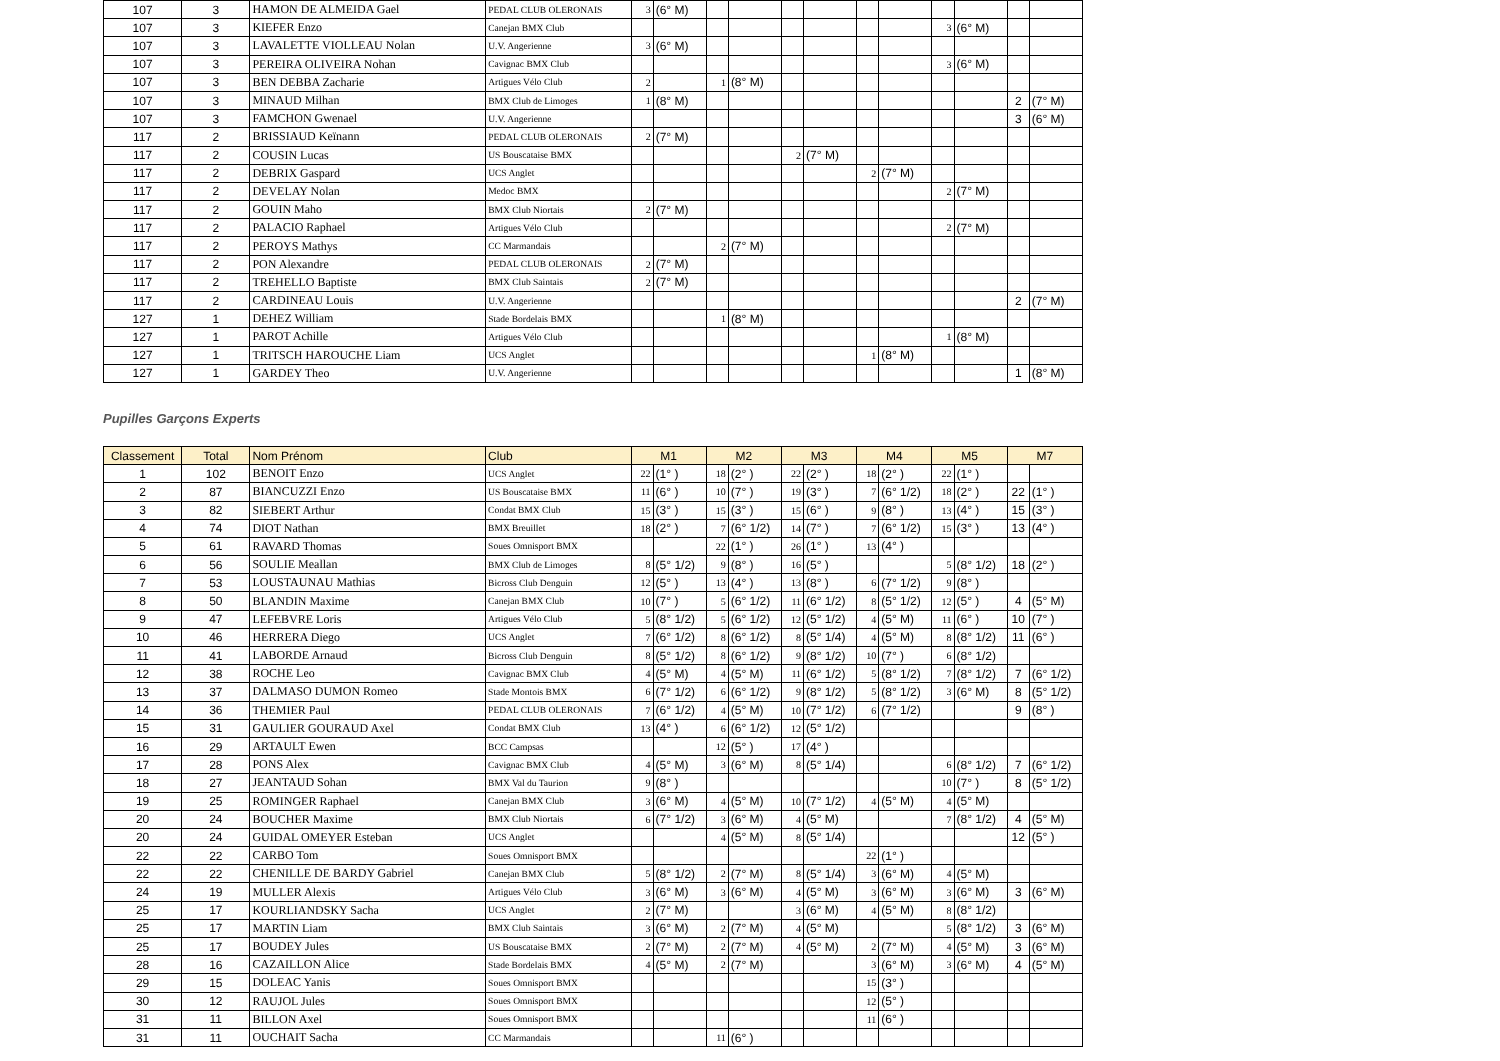| 107 | 3 | HAMON DE ALMEIDA Gael | PEDAL CLUB OLERONAIS | 3 | (6° M) | | | | | | | | | | |
| 107 | 3 | KIEFER Enzo | Canejan BMX Club | | | | | | | | | 3 | (6° M) | | |
| 107 | 3 | LAVALETTE VIOLLEAU Nolan | U.V. Angerienne | 3 | (6° M) | | | | | | | | | | |
| 107 | 3 | PEREIRA OLIVEIRA Nohan | Cavignac BMX Club | | | | | | | | | 3 | (6° M) | | |
| 107 | 3 | BEN DEBBA Zacharie | Artigues Vélo Club | 2 | | 1 | (8° M) | | | | | | | | |
| 107 | 3 | MINAUD Milhan | BMX Club de Limoges | 1 | (8° M) | | | | | | | | | 2 | (7° M) |
| 107 | 3 | FAMCHON Gwenael | U.V. Angerienne | | | | | | | | | | | 3 | (6° M) |
| 117 | 2 | BRISSIAUD Keïnann | PEDAL CLUB OLERONAIS | 2 | (7° M) | | | | | | | | | | |
| 117 | 2 | COUSIN Lucas | US Bouscataise BMX | | | | | 2 | (7° M) | | | | | | |
| 117 | 2 | DEBRIX Gaspard | UCS Anglet | | | | | | | 2 | (7° M) | | | | |
| 117 | 2 | DEVELAY Nolan | Medoc BMX | | | | | | | | | 2 | (7° M) | | |
| 117 | 2 | GOUIN Maho | BMX Club Niortais | 2 | (7° M) | | | | | | | | | | |
| 117 | 2 | PALACIO Raphael | Artigues Vélo Club | | | | | | | | | 2 | (7° M) | | |
| 117 | 2 | PEROYS Mathys | CC Marmandais | | | 2 | (7° M) | | | | | | | | |
| 117 | 2 | PON Alexandre | PEDAL CLUB OLERONAIS | 2 | (7° M) | | | | | | | | | | |
| 117 | 2 | TREHELLO Baptiste | BMX Club Saintais | 2 | (7° M) | | | | | | | | | | |
| 117 | 2 | CARDINEAU Louis | U.V. Angerienne | | | | | | | | | | | 2 | (7° M) |
| 127 | 1 | DEHEZ William | Stade Bordelais BMX | | | 1 | (8° M) | | | | | | | | |
| 127 | 1 | PAROT Achille | Artigues Vélo Club | | | | | | | | | 1 | (8° M) | | |
| 127 | 1 | TRITSCH HAROUCHE Liam | UCS Anglet | | | | | | | 1 | (8° M) | | | | |
| 127 | 1 | GARDEY Theo | U.V. Angerienne | | | | | | | | | | | 1 | (8° M) |
Pupilles Garçons Experts
| Classement | Total | Nom Prénom | Club | M1 | | M2 | | M3 | | M4 | | M5 | | M7 | |
| --- | --- | --- | --- | --- | --- | --- | --- | --- | --- | --- | --- | --- | --- | --- | --- |
| 1 | 102 | BENOIT Enzo | UCS Anglet | 22 | (1° ) | 18 | (2° ) | 22 | (2° ) | 18 | (2° ) | 22 | (1° ) | | |
| 2 | 87 | BIANCUZZI Enzo | US Bouscataise BMX | 11 | (6° ) | 10 | (7° ) | 19 | (3° ) | 7 | (6° 1/2) | 18 | (2° ) | 22 | (1° ) |
| 3 | 82 | SIEBERT Arthur | Condat BMX Club | 15 | (3° ) | 15 | (3° ) | 15 | (6° ) | 9 | (8° ) | 13 | (4° ) | 15 | (3° ) |
| 4 | 74 | DIOT Nathan | BMX Breuillet | 18 | (2° ) | 7 | (6° 1/2) | 14 | (7° ) | 7 | (6° 1/2) | 15 | (3° ) | 13 | (4° ) |
| 5 | 61 | RAVARD Thomas | Soues Omnisport BMX | | | 22 | (1° ) | 26 | (1° ) | 13 | (4° ) | | | | |
| 6 | 56 | SOULIE Meallan | BMX Club de Limoges | 8 | (5° 1/2) | 9 | (8° ) | 16 | (5° ) | | | 5 | (8° 1/2) | 18 | (2° ) |
| 7 | 53 | LOUSTAUNAU Mathias | Bicross Club Denguin | 12 | (5° ) | 13 | (4° ) | 13 | (8° ) | 6 | (7° 1/2) | 9 | (8° ) | | |
| 8 | 50 | BLANDIN Maxime | Canejan BMX Club | 10 | (7° ) | 5 | (6° 1/2) | 11 | (6° 1/2) | 8 | (5° 1/2) | 12 | (5° ) | 4 | (5° M) |
| 9 | 47 | LEFEBVRE Loris | Artigues Vélo Club | 5 | (8° 1/2) | 5 | (6° 1/2) | 12 | (5° 1/2) | 4 | (5° M) | 11 | (6° ) | 10 | (7° ) |
| 10 | 46 | HERRERA Diego | UCS Anglet | 7 | (6° 1/2) | 8 | (6° 1/2) | 8 | (5° 1/4) | 4 | (5° M) | 8 | (8° 1/2) | 11 | (6° ) |
| 11 | 41 | LABORDE Arnaud | Bicross Club Denguin | 8 | (5° 1/2) | 8 | (6° 1/2) | 9 | (8° 1/2) | 10 | (7° ) | 6 | (8° 1/2) | | |
| 12 | 38 | ROCHE Leo | Cavignac BMX Club | 4 | (5° M) | 4 | (5° M) | 11 | (6° 1/2) | 5 | (8° 1/2) | 7 | (8° 1/2) | 7 | (6° 1/2) |
| 13 | 37 | DALMASO DUMON Romeo | Stade Montois BMX | 6 | (7° 1/2) | 6 | (6° 1/2) | 9 | (8° 1/2) | 5 | (8° 1/2) | 3 | (6° M) | 8 | (5° 1/2) |
| 14 | 36 | THEMIER Paul | PEDAL CLUB OLERONAIS | 7 | (6° 1/2) | 4 | (5° M) | 10 | (7° 1/2) | 6 | (7° 1/2) | | | 9 | (8° ) |
| 15 | 31 | GAULIER GOURAUD Axel | Condat BMX Club | 13 | (4° ) | 6 | (6° 1/2) | 12 | (5° 1/2) | | | | | | |
| 16 | 29 | ARTAULT Ewen | BCC Campsas | | | 12 | (5° ) | 17 | (4° ) | | | | | | |
| 17 | 28 | PONS Alex | Cavignac BMX Club | 4 | (5° M) | 3 | (6° M) | 8 | (5° 1/4) | | | 6 | (8° 1/2) | 7 | (6° 1/2) |
| 18 | 27 | JEANTAUD Sohan | BMX Val du Taurion | 9 | (8° ) | | | | | | | 10 | (7° ) | 8 | (5° 1/2) |
| 19 | 25 | ROMINGER Raphael | Canejan BMX Club | 3 | (6° M) | 4 | (5° M) | 10 | (7° 1/2) | 4 | (5° M) | 4 | (5° M) | | |
| 20 | 24 | BOUCHER Maxime | BMX Club Niortais | 6 | (7° 1/2) | 3 | (6° M) | 4 | (5° M) | | | 7 | (8° 1/2) | 4 | (5° M) |
| 20 | 24 | GUIDAL OMEYER Esteban | UCS Anglet | | | 4 | (5° M) | 8 | (5° 1/4) | | | | | 12 | (5° ) |
| 22 | 22 | CARBO Tom | Soues Omnisport BMX | | | | | | | 22 | (1° ) | | | | |
| 22 | 22 | CHENILLE DE BARDY Gabriel | Canejan BMX Club | 5 | (8° 1/2) | 2 | (7° M) | 8 | (5° 1/4) | 3 | (6° M) | 4 | (5° M) | | |
| 24 | 19 | MULLER Alexis | Artigues Vélo Club | 3 | (6° M) | 3 | (6° M) | 4 | (5° M) | 3 | (6° M) | 3 | (6° M) | 3 | (6° M) |
| 25 | 17 | KOURLIANDSKY Sacha | UCS Anglet | 2 | (7° M) | | | 3 | (6° M) | 4 | (5° M) | 8 | (8° 1/2) | | |
| 25 | 17 | MARTIN Liam | BMX Club Saintais | 3 | (6° M) | 2 | (7° M) | 4 | (5° M) | | | 5 | (8° 1/2) | 3 | (6° M) |
| 25 | 17 | BOUDEY Jules | US Bouscataise BMX | 2 | (7° M) | 2 | (7° M) | 4 | (5° M) | 2 | (7° M) | 4 | (5° M) | 3 | (6° M) |
| 28 | 16 | CAZAILLON Alice | Stade Bordelais BMX | 4 | (5° M) | 2 | (7° M) | | | 3 | (6° M) | 3 | (6° M) | 4 | (5° M) |
| 29 | 15 | DOLEAC Yanis | Soues Omnisport BMX | | | | | | | 15 | (3° ) | | | | |
| 30 | 12 | RAUJOL Jules | Soues Omnisport BMX | | | | | | | 12 | (5° ) | | | | |
| 31 | 11 | BILLON Axel | Soues Omnisport BMX | | | | | | | 11 | (6° ) | | | | |
| 31 | 11 | OUCHAIT Sacha | CC Marmandais | | | 11 | (6° ) | | | | | | | | |